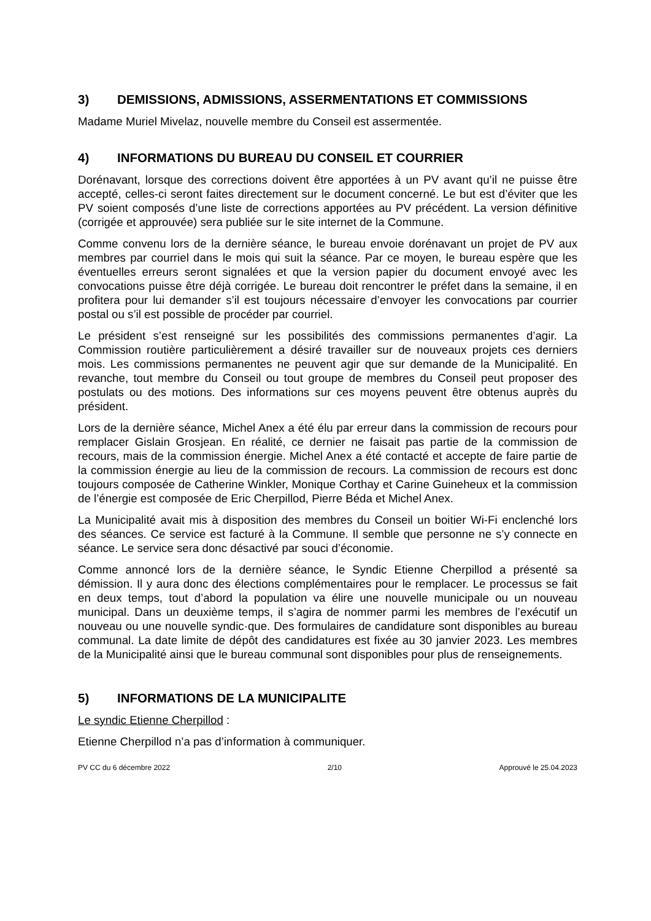3) DEMISSIONS, ADMISSIONS, ASSERMENTATIONS ET COMMISSIONS
Madame Muriel Mivelaz, nouvelle membre du Conseil est assermentée.
4) INFORMATIONS DU BUREAU DU CONSEIL ET COURRIER
Dorénavant, lorsque des corrections doivent être apportées à un PV avant qu’il ne puisse être accepté, celles-ci seront faites directement sur le document concerné. Le but est d’éviter que les PV soient composés d’une liste de corrections apportées au PV précédent. La version définitive (corrigée et approuvée) sera publiée sur le site internet de la Commune.
Comme convenu lors de la dernière séance, le bureau envoie dorénavant un projet de PV aux membres par courriel dans le mois qui suit la séance. Par ce moyen, le bureau espère que les éventuelles erreurs seront signalées et que la version papier du document envoyé avec les convocations puisse être déjà corrigée. Le bureau doit rencontrer le préfet dans la semaine, il en profitera pour lui demander s’il est toujours nécessaire d’envoyer les convocations par courrier postal ou s’il est possible de procéder par courriel.
Le président s’est renseigné sur les possibilités des commissions permanentes d’agir. La Commission routière particulièrement a désiré travailler sur de nouveaux projets ces derniers mois. Les commissions permanentes ne peuvent agir que sur demande de la Municipalité. En revanche, tout membre du Conseil ou tout groupe de membres du Conseil peut proposer des postulats ou des motions. Des informations sur ces moyens peuvent être obtenus auprès du président.
Lors de la dernière séance, Michel Anex a été élu par erreur dans la commission de recours pour remplacer Gislain Grosjean. En réalité, ce dernier ne faisait pas partie de la commission de recours, mais de la commission énergie. Michel Anex a été contacté et accepte de faire partie de la commission énergie au lieu de la commission de recours. La commission de recours est donc toujours composée de Catherine Winkler, Monique Corthay et Carine Guineheux et la commission de l’énergie est composée de Eric Cherpillod, Pierre Béda et Michel Anex.
La Municipalité avait mis à disposition des membres du Conseil un boitier Wi-Fi enclenché lors des séances. Ce service est facturé à la Commune. Il semble que personne ne s’y connecte en séance. Le service sera donc désactivé par souci d’économie.
Comme annoncé lors de la dernière séance, le Syndic Etienne Cherpillod a présenté sa démission. Il y aura donc des élections complémentaires pour le remplacer. Le processus se fait en deux temps, tout d’abord la population va élire une nouvelle municipale ou un nouveau municipal. Dans un deuxième temps, il s’agira de nommer parmi les membres de l’exécutif un nouveau ou une nouvelle syndic·que. Des formulaires de candidature sont disponibles au bureau communal. La date limite de dépôt des candidatures est fixée au 30 janvier 2023. Les membres de la Municipalité ainsi que le bureau communal sont disponibles pour plus de renseignements.
5) INFORMATIONS DE LA MUNICIPALITE
Le syndic Etienne Cherpillod :
Etienne Cherpillod n’a pas d’information à communiquer.
PV CC du 6 décembre 2022 2/10 Approuvé le 25.04.2023